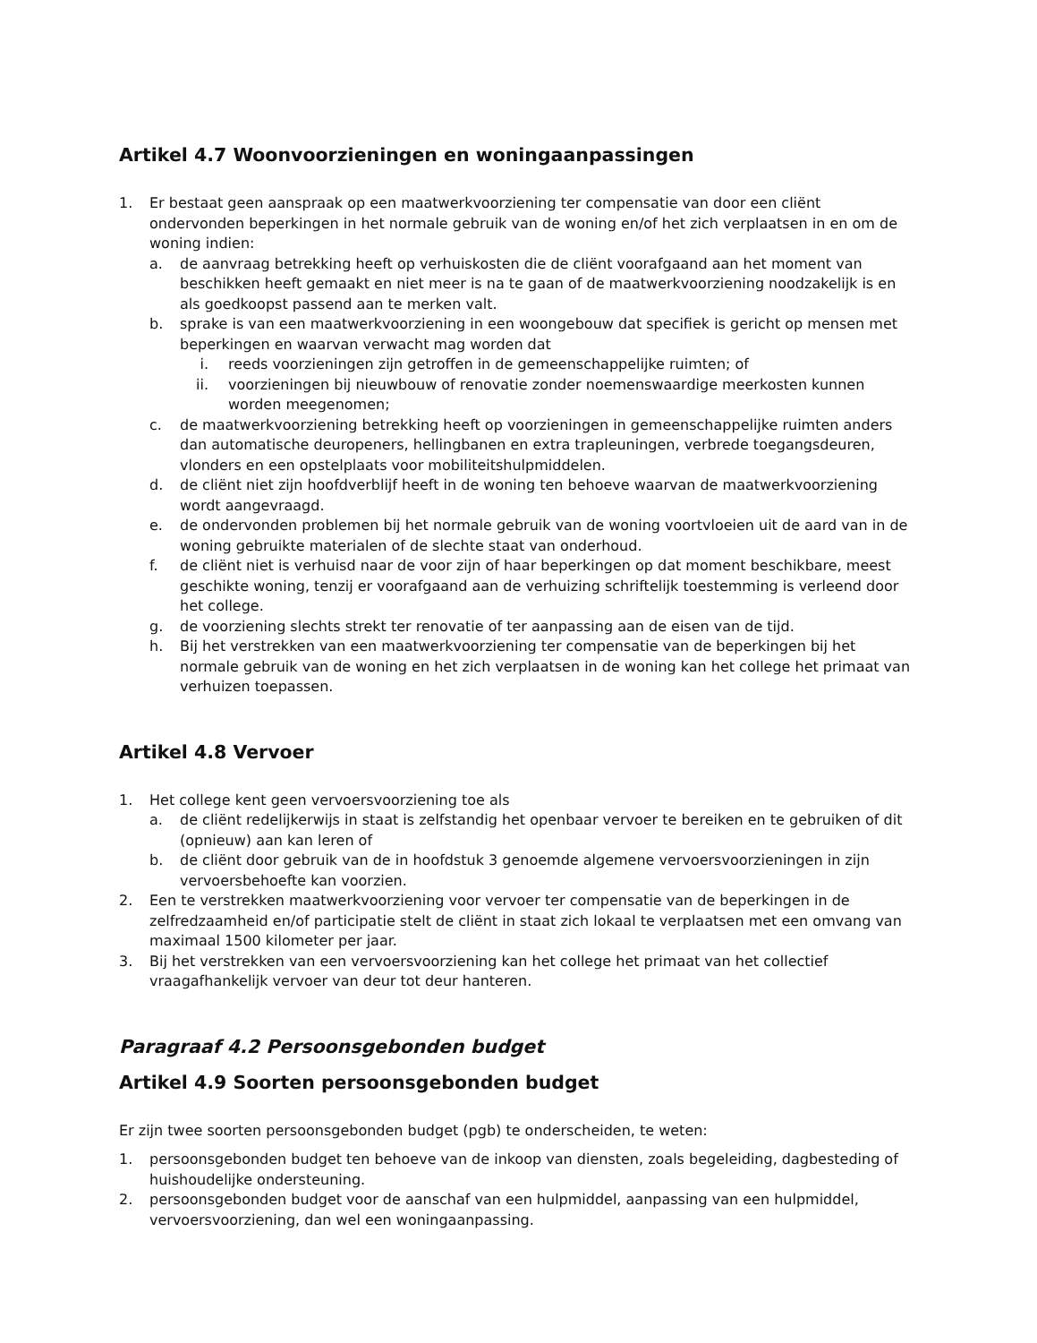Artikel 4.7 Woonvoorzieningen en woningaanpassingen
1. Er bestaat geen aanspraak op een maatwerkvoorziening ter compensatie van door een cliënt ondervonden beperkingen in het normale gebruik van de woning en/of het zich verplaatsen in en om de woning indien:
a. de aanvraag betrekking heeft op verhuiskosten die de cliënt voorafgaand aan het moment van beschikken heeft gemaakt en niet meer is na te gaan of de maatwerkvoorziening noodzakelijk is en als goedkoopst passend aan te merken valt.
b. sprake is van een maatwerkvoorziening in een woongebouw dat specifiek is gericht op mensen met beperkingen en waarvan verwacht mag worden dat
i. reeds voorzieningen zijn getroffen in de gemeenschappelijke ruimten; of
ii. voorzieningen bij nieuwbouw of renovatie zonder noemenswaardige meerkosten kunnen worden meegenomen;
c. de maatwerkvoorziening betrekking heeft op voorzieningen in gemeenschappelijke ruimten anders dan automatische deuropeners, hellingbanen en extra trapleuningen, verbrede toegangsdeuren, vlonders en een opstelplaats voor mobiliteitshulpmiddelen.
d. de cliënt niet zijn hoofdverblijf heeft in de woning ten behoeve waarvan de maatwerkvoorziening wordt aangevraagd.
e. de ondervonden problemen bij het normale gebruik van de woning voortvloeien uit de aard van in de woning gebruikte materialen of de slechte staat van onderhoud.
f. de cliënt niet is verhuisd naar de voor zijn of haar beperkingen op dat moment beschikbare, meest geschikte woning, tenzij er voorafgaand aan de verhuizing schriftelijk toestemming is verleend door het college.
g. de voorziening slechts strekt ter renovatie of ter aanpassing aan de eisen van de tijd.
h. Bij het verstrekken van een maatwerkvoorziening ter compensatie van de beperkingen bij het normale gebruik van de woning en het zich verplaatsen in de woning kan het college het primaat van verhuizen toepassen.
Artikel 4.8 Vervoer
1. Het college kent geen vervoersvoorziening toe als
a. de cliënt redelijkerwijs in staat is zelfstandig het openbaar vervoer te bereiken en te gebruiken of dit (opnieuw) aan kan leren of
b. de cliënt door gebruik van de in hoofdstuk 3 genoemde algemene vervoersvoorzieningen in zijn vervoersbehoefte kan voorzien.
2. Een te verstrekken maatwerkvoorziening voor vervoer ter compensatie van de beperkingen in de zelfredzaamheid en/of participatie stelt de cliënt in staat zich lokaal te verplaatsen met een omvang van maximaal 1500 kilometer per jaar.
3. Bij het verstrekken van een vervoersvoorziening kan het college het primaat van het collectief vraagafhankelijk vervoer van deur tot deur hanteren.
Paragraaf 4.2 Persoonsgebonden budget
Artikel 4.9 Soorten persoonsgebonden budget
Er zijn twee soorten persoonsgebonden budget (pgb) te onderscheiden, te weten:
1. persoonsgebonden budget ten behoeve van de inkoop van diensten, zoals begeleiding, dagbesteding of huishoudelijke ondersteuning.
2. persoonsgebonden budget voor de aanschaf van een hulpmiddel, aanpassing van een hulpmiddel, vervoersvoorziening, dan wel een woningaanpassing.